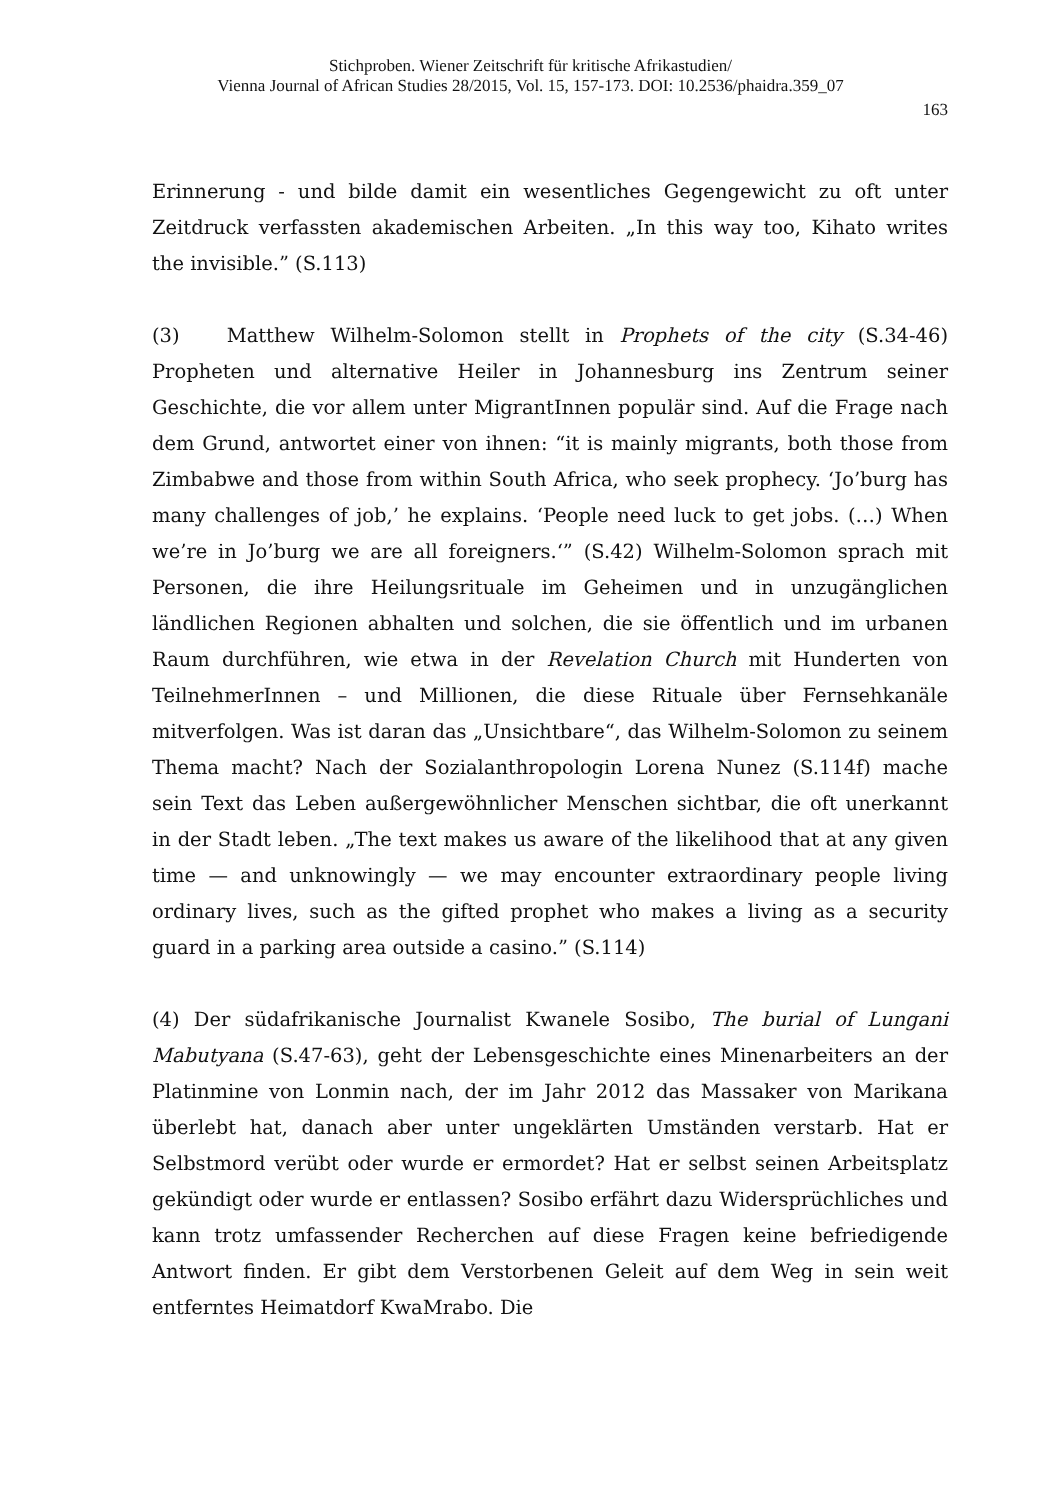Stichproben. Wiener Zeitschrift für kritische Afrikastudien/
Vienna Journal of African Studies 28/2015, Vol. 15, 157-173. DOI: 10.2536/phaidra.359_07
163
Erinnerung - und bilde damit ein wesentliches Gegengewicht zu oft unter Zeitdruck verfassten akademischen Arbeiten. „In this way too, Kihato writes the invisible.” (S.113)
(3) Matthew Wilhelm-Solomon stellt in Prophets of the city (S.34-46) Propheten und alternative Heiler in Johannesburg ins Zentrum seiner Geschichte, die vor allem unter MigrantInnen populär sind. Auf die Frage nach dem Grund, antwortet einer von ihnen: “it is mainly migrants, both those from Zimbabwe and those from within South Africa, who seek prophecy. ‘Jo’burg has many challenges of job,’ he explains. ‘People need luck to get jobs. (…) When we’re in Jo’burg we are all foreigners.‘” (S.42) Wilhelm-Solomon sprach mit Personen, die ihre Heilungsrituale im Geheimen und in unzugänglichen ländlichen Regionen abhalten und solchen, die sie öffentlich und im urbanen Raum durchführen, wie etwa in der Revelation Church mit Hunderten von TeilnehmerInnen – und Millionen, die diese Rituale über Fernsehkanäle mitverfolgen. Was ist daran das „Unsichtbare“, das Wilhelm-Solomon zu seinem Thema macht? Nach der Sozialanthropologin Lorena Nunez (S.114f) mache sein Text das Leben außergewöhnlicher Menschen sichtbar, die oft unerkannt in der Stadt leben. „The text makes us aware of the likelihood that at any given time — and unknowingly — we may encounter extraordinary people living ordinary lives, such as the gifted prophet who makes a living as a security guard in a parking area outside a casino.” (S.114)
(4) Der südafrikanische Journalist Kwanele Sosibo, The burial of Lungani Mabutyana (S.47-63), geht der Lebensgeschichte eines Minenarbeiters an der Platinmine von Lonmin nach, der im Jahr 2012 das Massaker von Marikana überlebt hat, danach aber unter ungeklärten Umständen verstarb. Hat er Selbstmord verübt oder wurde er ermordet? Hat er selbst seinen Arbeitsplatz gekündigt oder wurde er entlassen? Sosibo erfährt dazu Widersprüchliches und kann trotz umfassender Recherchen auf diese Fragen keine befriedigende Antwort finden. Er gibt dem Verstorbenen Geleit auf dem Weg in sein weit entferntes Heimatdorf KwaMrabo. Die